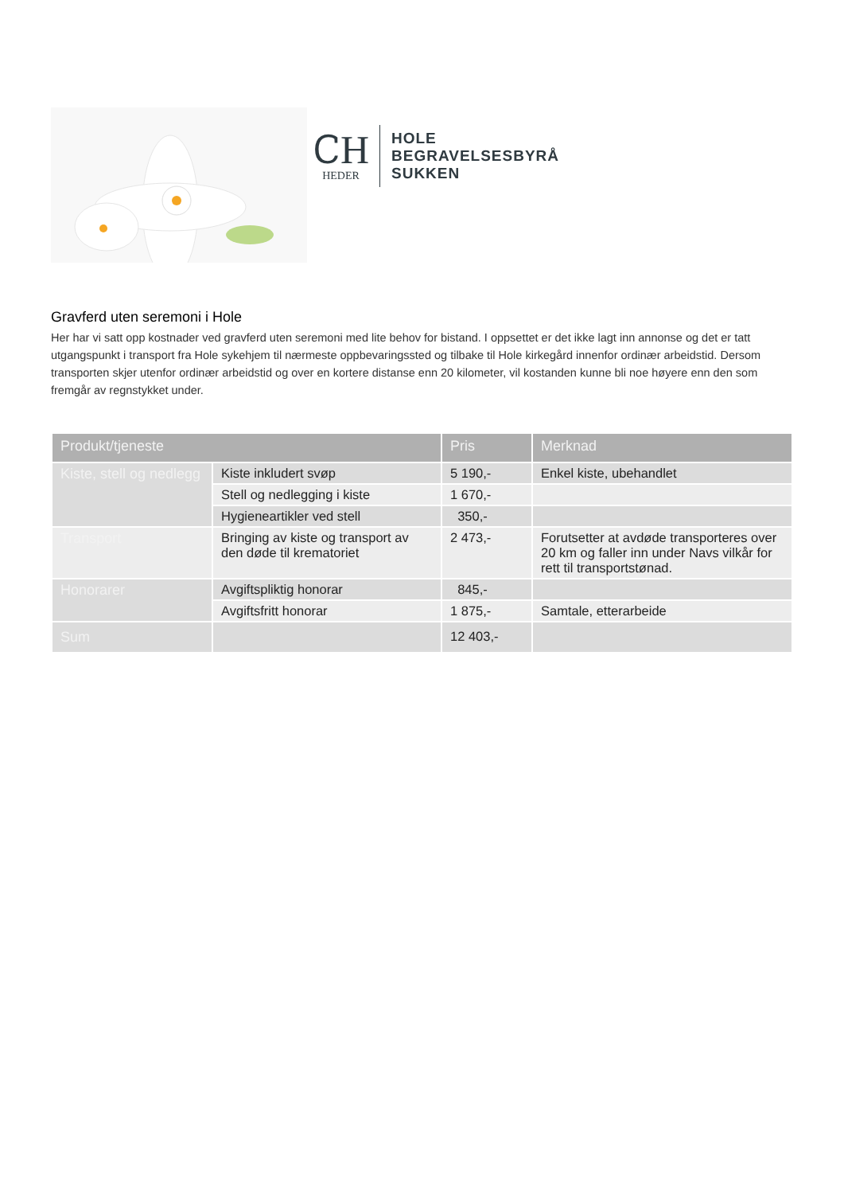ᏟH
HEDER
HOLE
BEGRAVELSESBYRÅ
SUKKEN
Gravferd uten seremoni i Hole
Her har vi satt opp kostnader ved gravferd uten seremoni med lite behov for bistand. I oppsettet er det ikke lagt inn annonse og det er tatt utgangspunkt i transport fra Hole sykehjem til nærmeste oppbevaringssted og tilbake til Hole kirkegård innenfor ordinær arbeidstid. Dersom transporten skjer utenfor ordinær arbeidstid og over en kortere distanse enn 20 kilometer, vil kostanden kunne bli noe høyere enn den som fremgår av regnstykket under.
| Produkt/tjeneste | | Pris | Merknad |
| --- | --- | --- | --- |
| Kiste, stell og nedlegg | Kiste inkludert svøp | 5 190,- | Enkel kiste, ubehandlet |
| | Stell og nedlegging i kiste | 1 670,- | |
| | Hygieneartikler ved stell | 350,- | |
| Transport | Bringing av kiste og transport av den døde til krematoriet | 2 473,- | Forutsetter at avdøde transporteres over 20 km og faller inn under Navs vilkår for rett til transportstønad. |
| Honorarer | Avgiftspliktig honorar | 845,- | |
| | Avgiftsfritt honorar | 1 875,- | Samtale, etterarbeide |
| Sum | | 12 403,- | |